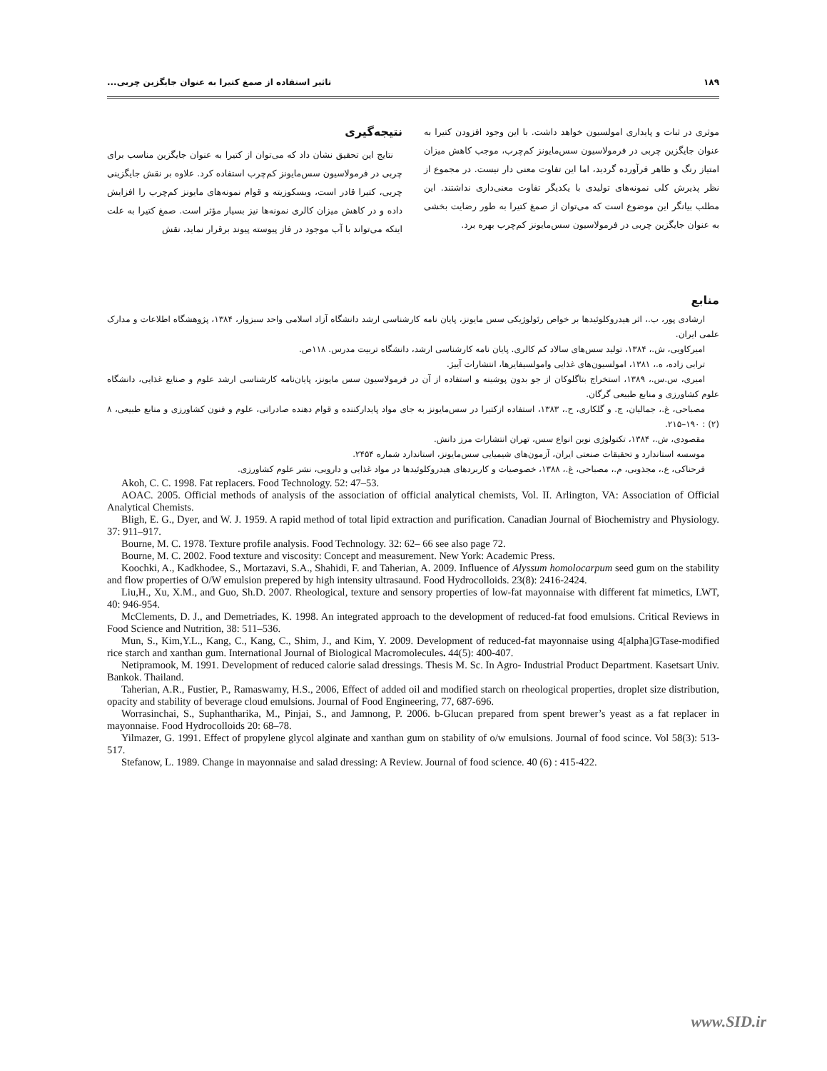تاثیر استفاده از صمغ کتیرا به عنوان جایگزین چربی... ۱۸۹
نتیجه‌گیری
نتایج این تحقیق نشان داد که می‌توان از کتیرا به عنوان جایگزین مناسب برای چربی در فرمولاسیون سس‌مایونز کم‌چرب استفاده کرد. علاوه بر نقش جایگزینی چربی، کتیرا قادر است، ویسکوزیته و قوام نمونه‌های مایونز کم‌چرب را افزایش داده و در کاهش میزان کالری نمونه‌ها نیز بسیار مؤثر است. صمغ کتیرا به علت اینکه می‌تواند با آب موجود در فاز پیوسته پیوند برقرار نماید، نقش
موثری در ثبات و پایداری امولسیون خواهد داشت. با این وجود افزودن کتیرا به عنوان جایگزین چربی در فرمولاسیون سس‌مایونز کم‌چرب، موجب کاهش میزان امتیاز رنگ و ظاهر فرآورده گردید، اما این تفاوت معنی دار نیست. در مجموع از نظر پذیرش کلی نمونه‌های تولیدی با یکدیگر تفاوت معنی‌داری نداشتند. این مطلب بیانگر این موضوع است که می‌توان از صمغ کتیرا به طور رضایت بخشی به عنوان جایگزین چربی در فرمولاسیون سس‌مایونز کم‌چرب بهره برد.
منابع
ارشادی پور، ب.، اثر هیدروکلوئیدها بر خواص رئولوژیکی سس مایونز، پایان نامه کارشناسی ارشد دانشگاه آزاد اسلامی واحد سبزوار، ۱۳۸۴، پژوهشگاه اطلاعات و مدارک علمی ایران.
امیرکاویی، ش.، ۱۳۸۴، تولید سس‌های سالاد کم کالری. پایان نامه کارشناسی ارشد، دانشگاه تربیت مدرس. ۱۱۸ص.
ترابی زاده، ه.، ۱۳۸۱، امولسیون‌های غذایی وامولسیفایرها، انتشارات آییژ.
امیری، س.س.، ۱۳۸۹، استخراج بتاگلوکان از جو بدون پوشینه و استفاده از آن در فرمولاسیون سس مایونز، پایان‌نامه کارشناسی ارشد علوم و صنایع غذایی، دانشگاه علوم کشاورزی و منابع طبیعی گرگان.
مصباحی، غ.، جمالیان، ج. و گلکاری، ح.، ۱۳۸۳، استفاده ازکتیرا در سس‌مایونز به جای مواد پایدارکننده و قوام دهنده صادراتی، علوم و فنون کشاورزی و منابع طبیعی، ۸ (۲) : ۱۹۰–۲۱۵.
مقصودی، ش.، ۱۳۸۴، تکنولوژی نوین انواع سس، تهران انتشارات مرز دانش.
موسسه استاندارد و تحقیقات صنعتی ایران، آزمون‌های شیمیایی سس‌مایونز، استاندارد شماره ۲۴۵۴.
فرحناکی، ع.، مجذوبی، م.، مصباحی، غ.، ۱۳۸۸، خصوصیات و کاربردهای هیدروکلوئیدها در مواد غذایی و دارویی، نشر علوم کشاورزی.
Akoh, C. C. 1998. Fat replacers. Food Technology. 52: 47–53.
AOAC. 2005. Official methods of analysis of the association of official analytical chemists, Vol. II. Arlington, VA: Association of Official Analytical Chemists.
Bligh, E. G., Dyer, and W. J. 1959. A rapid method of total lipid extraction and purification. Canadian Journal of Biochemistry and Physiology. 37: 911–917.
Bourne, M. C. 1978. Texture profile analysis. Food Technology. 32: 62– 66 see also page 72.
Bourne, M. C. 2002. Food texture and viscosity: Concept and measurement. New York: Academic Press.
Koochki, A., Kadkhodee, S., Mortazavi, S.A., Shahidi, F. and Taherian, A. 2009. Influence of Alyssum homolocarpum seed gum on the stability and flow properties of O/W emulsion prepered by high intensity ultrasaund. Food Hydrocolloids. 23(8): 2416-2424.
Liu,H., Xu, X.M., and Guo, Sh.D. 2007. Rheological, texture and sensory properties of low-fat mayonnaise with different fat mimetics, LWT, 40: 946-954.
McClements, D. J., and Demetriades, K. 1998. An integrated approach to the development of reduced-fat food emulsions. Critical Reviews in Food Science and Nutrition, 38: 511–536.
Mun, S., Kim,Y.L., Kang, C., Kang, C., Shim, J., and Kim, Y. 2009. Development of reduced-fat mayonnaise using 4[alpha]GTase-modified rice starch and xanthan gum. International Journal of Biological Macromolecules. 44(5): 400-407.
Netipramook, M. 1991. Development of reduced calorie salad dressings. Thesis M. Sc. In Agro- Industrial Product Department. Kasetsart Univ. Bankok. Thailand.
Taherian, A.R., Fustier, P., Ramaswamy, H.S., 2006, Effect of added oil and modified starch on rheological properties, droplet size distribution, opacity and stability of beverage cloud emulsions. Journal of Food Engineering, 77, 687-696.
Worrasinchai, S., Suphantharika, M., Pinjai, S., and Jamnong, P. 2006. b-Glucan prepared from spent brewer’s yeast as a fat replacer in mayonnaise. Food Hydrocolloids 20: 68–78.
Yilmazer, G. 1991. Effect of propylene glycol alginate and xanthan gum on stability of o/w emulsions. Journal of food scince. Vol 58(3): 513- 517.
Stefanow, L. 1989. Change in mayonnaise and salad dressing: A Review. Journal of food science. 40 (6) : 415-422.
www.SID.ir